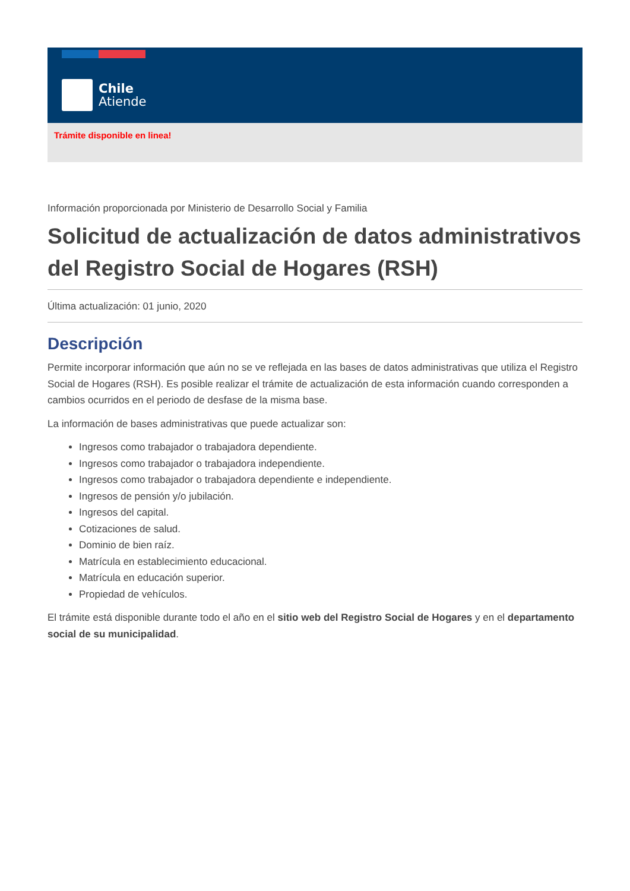Chile
Atiende
Trámite disponible en linea!
Información proporcionada por Ministerio de Desarrollo Social y Familia
Solicitud de actualización de datos administrativos del Registro Social de Hogares (RSH)
Última actualización: 01 junio, 2020
Descripción
Permite incorporar información que aún no se ve reflejada en las bases de datos administrativas que utiliza el Registro Social de Hogares (RSH). Es posible realizar el trámite de actualización de esta información cuando corresponden a cambios ocurridos en el periodo de desfase de la misma base.
La información de bases administrativas que puede actualizar son:
Ingresos como trabajador o trabajadora dependiente.
Ingresos como trabajador o trabajadora independiente.
Ingresos como trabajador o trabajadora dependiente e independiente.
Ingresos de pensión y/o jubilación.
Ingresos del capital.
Cotizaciones de salud.
Dominio de bien raíz.
Matrícula en establecimiento educacional.
Matrícula en educación superior.
Propiedad de vehículos.
El trámite está disponible durante todo el año en el sitio web del Registro Social de Hogares y en el departamento social de su municipalidad.